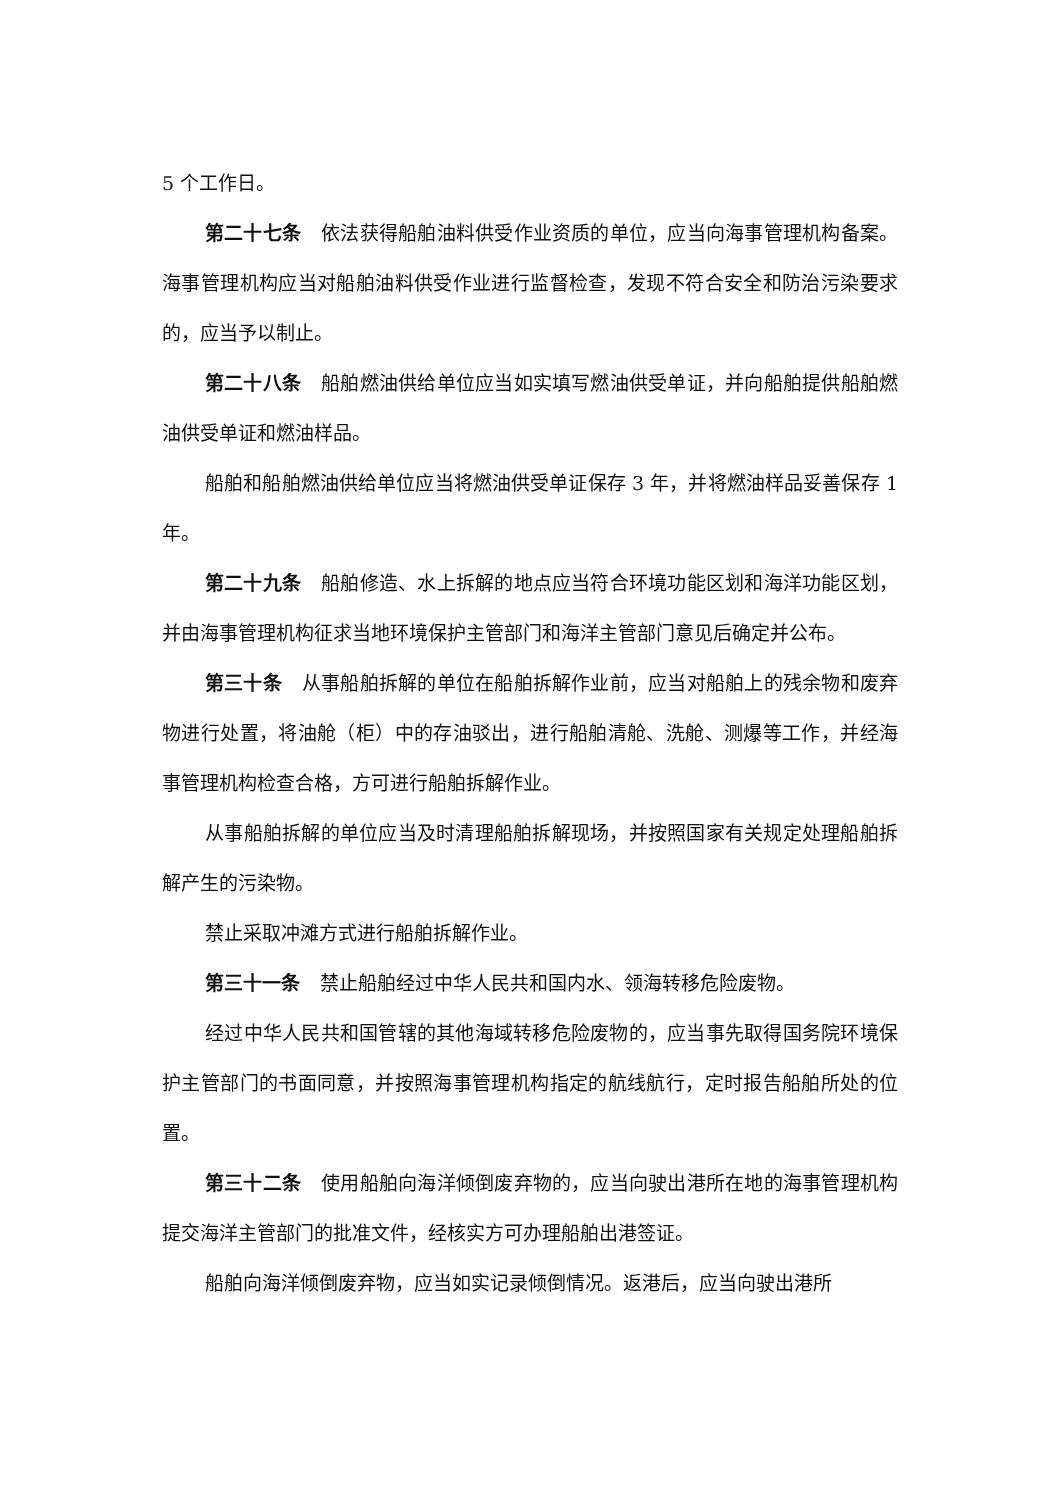5 个工作日。
第二十七条 依法获得船舶油料供受作业资质的单位，应当向海事管理机构备案。海事管理机构应当对船舶油料供受作业进行监督检查，发现不符合安全和防治污染要求的，应当予以制止。
第二十八条 船舶燃油供给单位应当如实填写燃油供受单证，并向船舶提供船舶燃油供受单证和燃油样品。
船舶和船舶燃油供给单位应当将燃油供受单证保存 3 年，并将燃油样品妥善保存 1 年。
第二十九条 船舶修造、水上拆解的地点应当符合环境功能区划和海洋功能区划，并由海事管理机构征求当地环境保护主管部门和海洋主管部门意见后确定并公布。
第三十条 从事船舶拆解的单位在船舶拆解作业前，应当对船舶上的残余物和废弃物进行处置，将油舱（柜）中的存油驳出，进行船舶清舱、洗舱、测爆等工作，并经海事管理机构检查合格，方可进行船舶拆解作业。
从事船舶拆解的单位应当及时清理船舶拆解现场，并按照国家有关规定处理船舶拆解产生的污染物。
禁止采取冲滩方式进行船舶拆解作业。
第三十一条 禁止船舶经过中华人民共和国内水、领海转移危险废物。
经过中华人民共和国管辖的其他海域转移危险废物的，应当事先取得国务院环境保护主管部门的书面同意，并按照海事管理机构指定的航线航行，定时报告船舶所处的位置。
第三十二条 使用船舶向海洋倾倒废弃物的，应当向驶出港所在地的海事管理机构提交海洋主管部门的批准文件，经核实方可办理船舶出港签证。
船舶向海洋倾倒废弃物，应当如实记录倾倒情况。返港后，应当向驶出港所